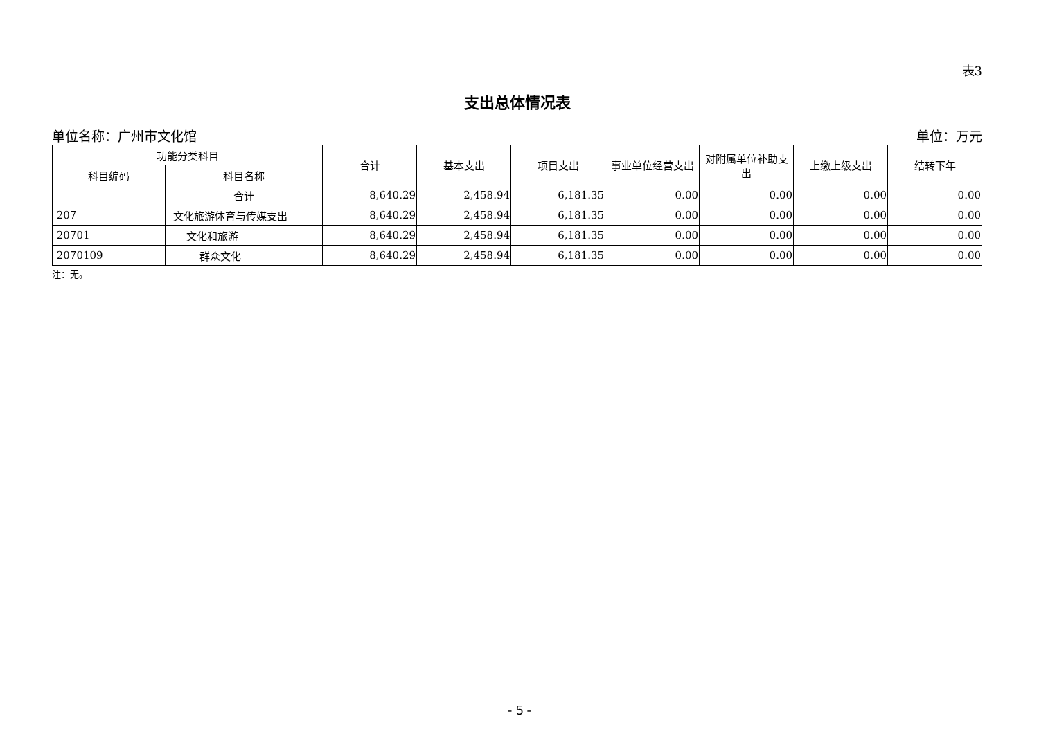表3
支出总体情况表
单位名称：广州市文化馆 单位：万元
| 功能分类科目 | | 合计 | 基本支出 | 项目支出 | 事业单位经营支出 | 对附属单位补助支出 | 上缴上级支出 | 结转下年 |
| --- | --- | --- | --- | --- | --- | --- | --- | --- |
| 科目编码 | 科目名称 | | | | | | | |
| | 合计 | 8,640.29 | 2,458.94 | 6,181.35 | 0.00 | 0.00 | 0.00 | 0.00 |
| 207 | 文化旅游体育与传媒支出 | 8,640.29 | 2,458.94 | 6,181.35 | 0.00 | 0.00 | 0.00 | 0.00 |
| 20701 | 文化和旅游 | 8,640.29 | 2,458.94 | 6,181.35 | 0.00 | 0.00 | 0.00 | 0.00 |
| 2070109 | 群众文化 | 8,640.29 | 2,458.94 | 6,181.35 | 0.00 | 0.00 | 0.00 | 0.00 |
注：无。
- 5 -